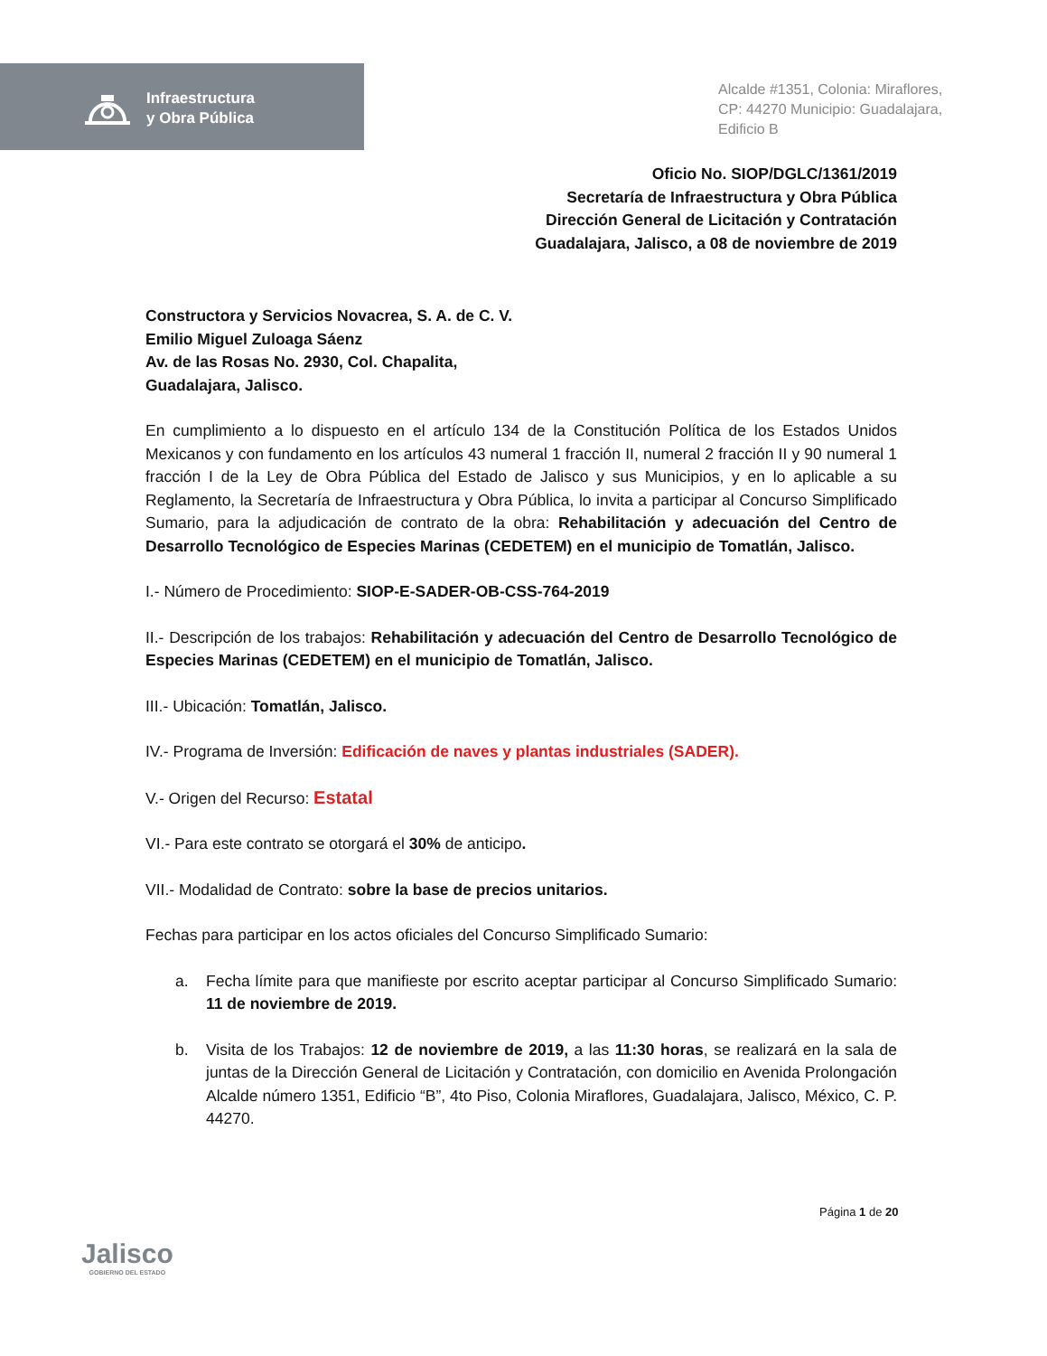Infraestructura
y Obra Pública
Alcalde #1351, Colonia: Miraflores,
CP: 44270 Municipio: Guadalajara,
Edificio B
Oficio No. SIOP/DGLC/1361/2019
Secretaría de Infraestructura y Obra Pública
Dirección General de Licitación y Contratación
Guadalajara, Jalisco, a 08 de noviembre de 2019
Constructora y Servicios Novacrea, S. A. de C. V.
Emilio Miguel Zuloaga Sáenz
Av. de las Rosas No. 2930, Col. Chapalita,
Guadalajara, Jalisco.
En cumplimiento a lo dispuesto en el artículo 134 de la Constitución Política de los Estados Unidos Mexicanos y con fundamento en los artículos 43 numeral 1 fracción II, numeral 2 fracción II y 90 numeral 1 fracción I de la Ley de Obra Pública del Estado de Jalisco y sus Municipios, y en lo aplicable a su Reglamento, la Secretaría de Infraestructura y Obra Pública, lo invita a participar al Concurso Simplificado Sumario, para la adjudicación de contrato de la obra: Rehabilitación y adecuación del Centro de Desarrollo Tecnológico de Especies Marinas (CEDETEM) en el municipio de Tomatlán, Jalisco.
I.- Número de Procedimiento: SIOP-E-SADER-OB-CSS-764-2019
II.- Descripción de los trabajos: Rehabilitación y adecuación del Centro de Desarrollo Tecnológico de Especies Marinas (CEDETEM) en el municipio de Tomatlán, Jalisco.
III.- Ubicación: Tomatlán, Jalisco.
IV.- Programa de Inversión: Edificación de naves y plantas industriales (SADER).
V.- Origen del Recurso: Estatal
VI.- Para este contrato se otorgará el 30% de anticipo.
VII.- Modalidad de Contrato: sobre la base de precios unitarios.
Fechas para participar en los actos oficiales del Concurso Simplificado Sumario:
a. Fecha límite para que manifieste por escrito aceptar participar al Concurso Simplificado Sumario: 11 de noviembre de 2019.
b. Visita de los Trabajos: 12 de noviembre de 2019, a las 11:30 horas, se realizará en la sala de juntas de la Dirección General de Licitación y Contratación, con domicilio en Avenida Prolongación Alcalde número 1351, Edificio “B”, 4to Piso, Colonia Miraflores, Guadalajara, Jalisco, México, C. P. 44270.
Página 1 de 20
Jalisco
GOBIERNO DEL ESTADO